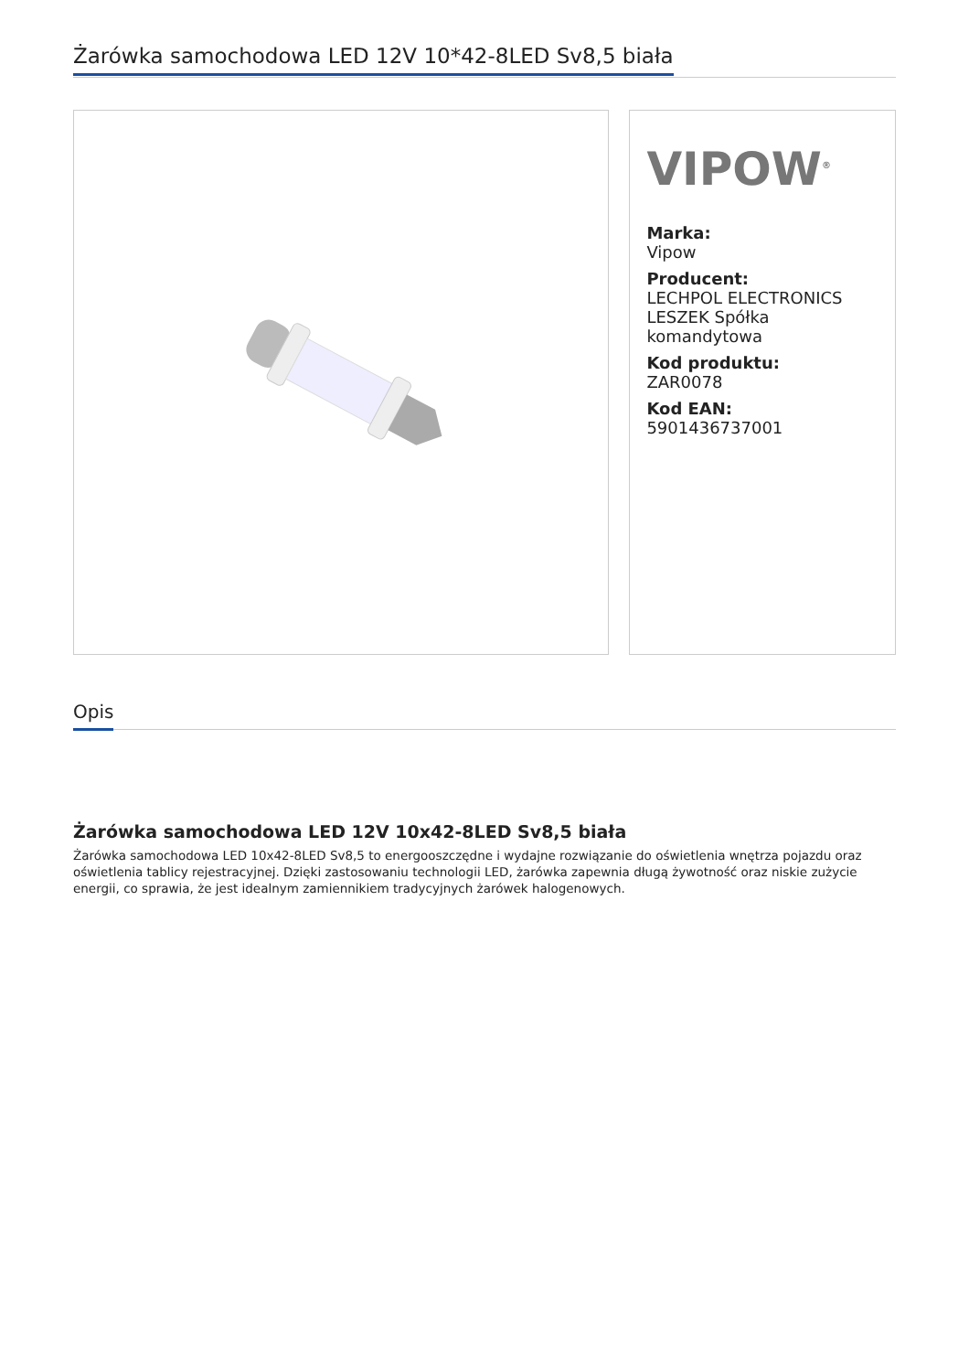Żarówka samochodowa LED 12V 10*42-8LED Sv8,5 biała
VIPOW<sup>®</sup>
Marka:
Vipow
Producent:
LECHPOL ELECTRONICS LESZEK Spółka komandytowa
Kod produktu:
ZAR0078
Kod EAN:
5901436737001
Opis
Żarówka samochodowa LED 12V 10x42-8LED Sv8,5 biała
Żarówka samochodowa LED 10x42-8LED Sv8,5 to energooszczędne i wydajne rozwiązanie do oświetlenia wnętrza pojazdu oraz oświetlenia tablicy rejestracyjnej. Dzięki zastosowaniu technologii LED, żarówka zapewnia długą żywotność oraz niskie zużycie energii, co sprawia, że jest idealnym zamiennikiem tradycyjnych żarówek halogenowych.